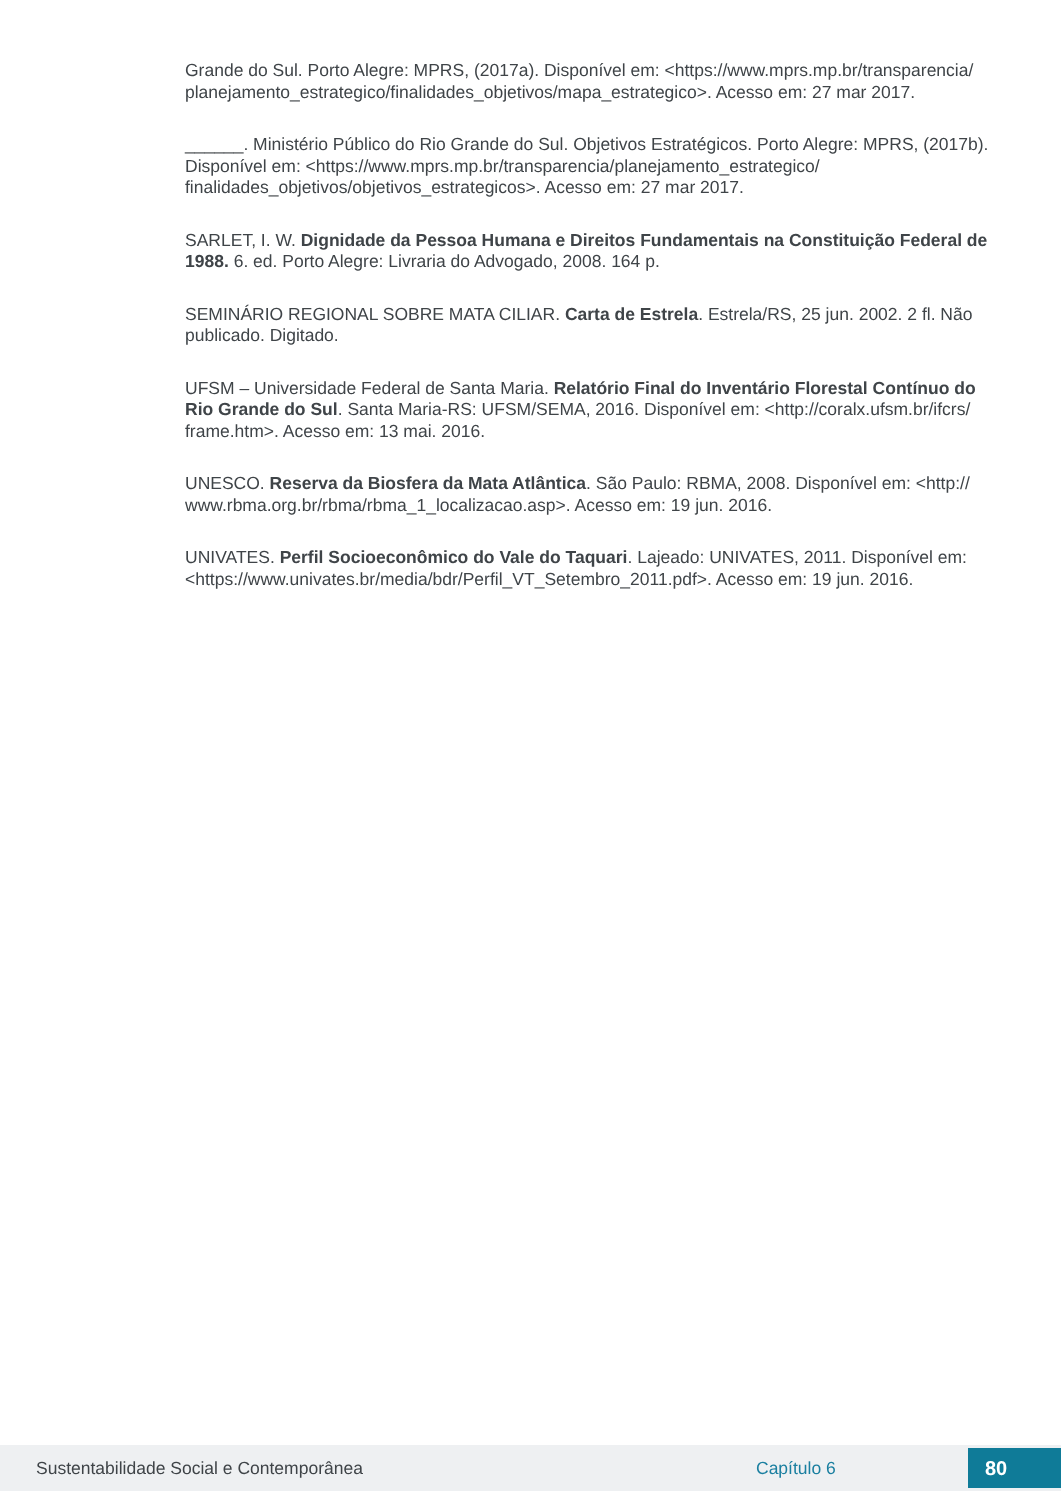Grande do Sul. Porto Alegre: MPRS, (2017a). Disponível em: <https://www.mprs.mp.br/transparencia/ planejamento_estrategico/finalidades_objetivos/mapa_estrategico>. Acesso em: 27 mar 2017.
______. Ministério Público do Rio Grande do Sul. Objetivos Estratégicos. Porto Alegre: MPRS, (2017b). Disponível em: <https://www.mprs.mp.br/transparencia/planejamento_estrategico/ finalidades_objetivos/objetivos_estrategicos>. Acesso em: 27 mar 2017.
SARLET, I. W. Dignidade da Pessoa Humana e Direitos Fundamentais na Constituição Federal de 1988. 6. ed. Porto Alegre: Livraria do Advogado, 2008. 164 p.
SEMINÁRIO REGIONAL SOBRE MATA CILIAR. Carta de Estrela. Estrela/RS, 25 jun. 2002. 2 fl. Não publicado. Digitado.
UFSM – Universidade Federal de Santa Maria. Relatório Final do Inventário Florestal Contínuo do Rio Grande do Sul. Santa Maria-RS: UFSM/SEMA, 2016. Disponível em: <http://coralx.ufsm.br/ifcrs/ frame.htm>. Acesso em: 13 mai. 2016.
UNESCO. Reserva da Biosfera da Mata Atlântica. São Paulo: RBMA, 2008. Disponível em: <http:// www.rbma.org.br/rbma/rbma_1_localizacao.asp>. Acesso em: 19 jun. 2016.
UNIVATES. Perfil Socioeconômico do Vale do Taquari. Lajeado: UNIVATES, 2011. Disponível em: <https://www.univates.br/media/bdr/Perfil_VT_Setembro_2011.pdf>. Acesso em: 19 jun. 2016.
Sustentabilidade Social e Contemporânea Capítulo 6 80